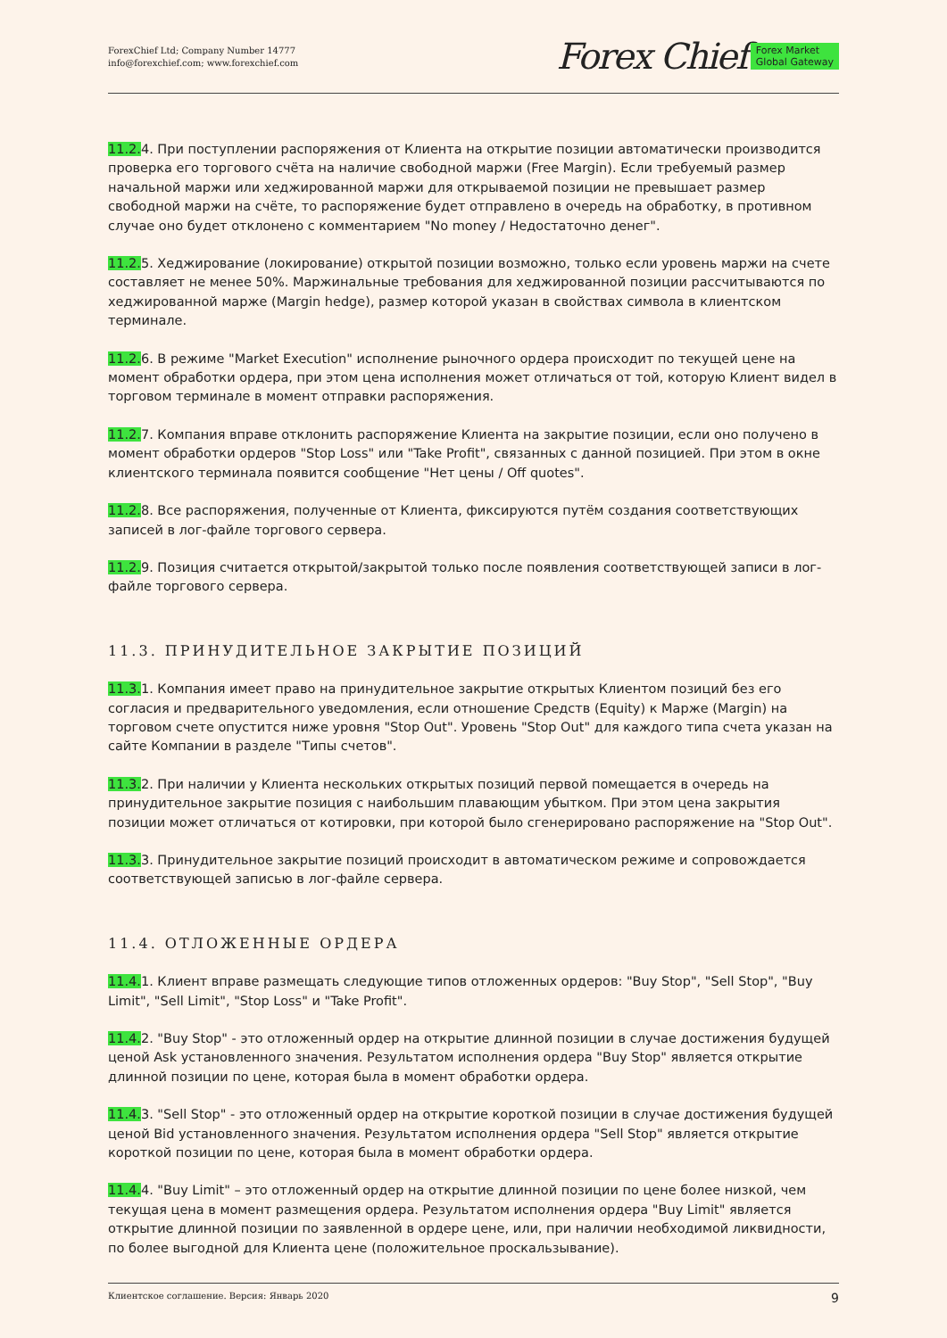ForexChief Ltd; Company Number 14777
info@forexchief.com; www.forexchief.com
Forex Chief Forex Market
Global Gateway
11.2. 4. При поступлении распоряжения от Клиента на открытие позиции автоматически производится проверка его торгового счёта на наличие свободной маржи (Free Margin). Если требуемый размер начальной маржи или хеджированной маржи для открываемой позиции не превышает размер свободной маржи на счёте, то распоряжение будет отправлено в очередь на обработку, в противном случае оно будет отклонено с комментарием "No money / Недостаточно денег".
11.2. 5. Хеджирование (локирование) открытой позиции возможно, только если уровень маржи на счете составляет не менее 50%. Маржинальные требования для хеджированной позиции рассчитываются по хеджированной марже (Margin hedge), размер которой указан в свойствах символа в клиентском терминале.
11.2. 6. В режиме "Market Execution" исполнение рыночного ордера происходит по текущей цене на момент обработки ордера, при этом цена исполнения может отличаться от той, которую Клиент видел в торговом терминале в момент отправки распоряжения.
11.2. 7. Компания вправе отклонить распоряжение Клиента на закрытие позиции, если оно получено в момент обработки ордеров "Stop Loss" или "Take Profit", связанных с данной позицией. При этом в окне клиентского терминала появится сообщение "Нет цены / Off quotes".
11.2. 8. Все распоряжения, полученные от Клиента, фиксируются путём создания соответствующих записей в лог-файле торгового сервера.
11.2. 9. Позиция считается открытой/закрытой только после появления соответствующей записи в лог-файле торгового сервера.
11.3. ПРИНУДИТЕЛЬНОЕ ЗАКРЫТИЕ ПОЗИЦИЙ
11.3. 1. Компания имеет право на принудительное закрытие открытых Клиентом позиций без его согласия и предварительного уведомления, если отношение Средств (Equity) к Марже (Margin) на торговом счете опустится ниже уровня "Stop Out". Уровень "Stop Out" для каждого типа счета указан на сайте Компании в разделе "Типы счетов".
11.3. 2. При наличии у Клиента нескольких открытых позиций первой помещается в очередь на принудительное закрытие позиция с наибольшим плавающим убытком. При этом цена закрытия позиции может отличаться от котировки, при которой было сгенерировано распоряжение на "Stop Out".
11.3. 3. Принудительное закрытие позиций происходит в автоматическом режиме и сопровождается соответствующей записью в лог-файле сервера.
11.4. ОТЛОЖЕННЫЕ ОРДЕРА
11.4. 1. Клиент вправе размещать следующие типов отложенных ордеров: "Buy Stop", "Sell Stop", "Buy Limit", "Sell Limit", "Stop Loss" и "Take Profit".
11.4. 2. "Buy Stop" - это отложенный ордер на открытие длинной позиции в случае достижения будущей ценой Ask установленного значения. Результатом исполнения ордера "Buy Stop" является открытие длинной позиции по цене, которая была в момент обработки ордера.
11.4. 3. "Sell Stop" - это отложенный ордер на открытие короткой позиции в случае достижения будущей ценой Bid установленного значения. Результатом исполнения ордера "Sell Stop" является открытие короткой позиции по цене, которая была в момент обработки ордера.
11.4. 4. "Buy Limit" – это отложенный ордер на открытие длинной позиции по цене более низкой, чем текущая цена в момент размещения ордера. Результатом исполнения ордера "Buy Limit" является открытие длинной позиции по заявленной в ордере цене, или, при наличии необходимой ликвидности, по более выгодной для Клиента цене (положительное проскальзывание).
Клиентское соглашение. Версия: Январь 2020 9